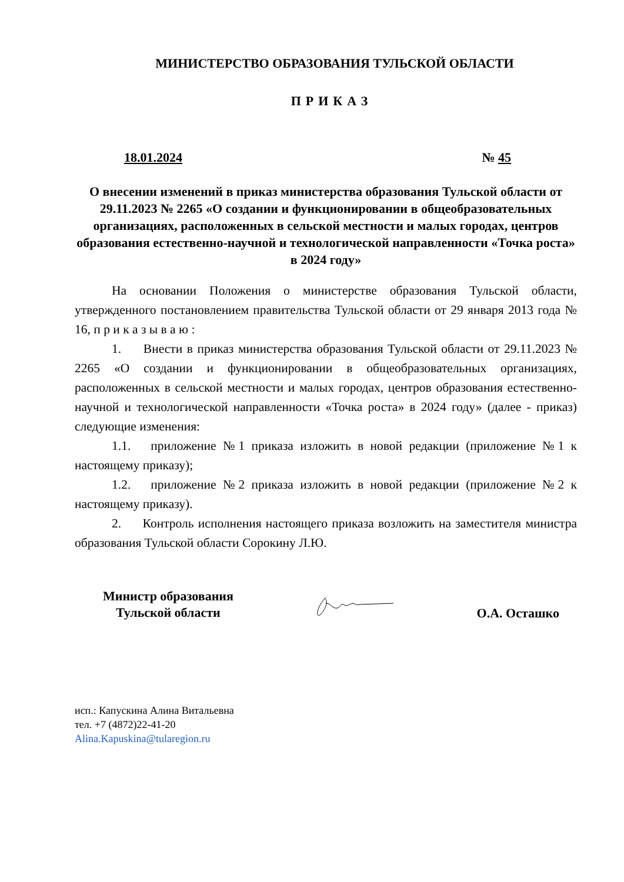МИНИСТЕРСТВО ОБРАЗОВАНИЯ ТУЛЬСКОЙ ОБЛАСТИ
ПРИКАЗ
18.01.2024 № 45
О внесении изменений в приказ министерства образования Тульской области от 29.11.2023 № 2265 «О создании и функционировании в общеобразовательных организациях, расположенных в сельской местности и малых городах, центров образования естественно-научной и технологической направленности «Точка роста» в 2024 году»
На основании Положения о министерстве образования Тульской области, утвержденного постановлением правительства Тульской области от 29 января 2013 года № 16, п р и к а з ы в а ю :
1. Внести в приказ министерства образования Тульской области от 29.11.2023 № 2265 «О создании и функционировании в общеобразовательных организациях, расположенных в сельской местности и малых городах, центров образования естественно-научной и технологической направленности «Точка роста» в 2024 году» (далее - приказ) следующие изменения:
1.1. приложение №1 приказа изложить в новой редакции (приложение №1 к настоящему приказу);
1.2. приложение №2 приказа изложить в новой редакции (приложение №2 к настоящему приказу).
2. Контроль исполнения настоящего приказа возложить на заместителя министра образования Тульской области Сорокину Л.Ю.
Министр образования
Тульской области
О.А. Осташко
исп.: Капускина Алина Витальевна
тел. +7 (4872)22-41-20
Alina.Kapuskina@tularegion.ru